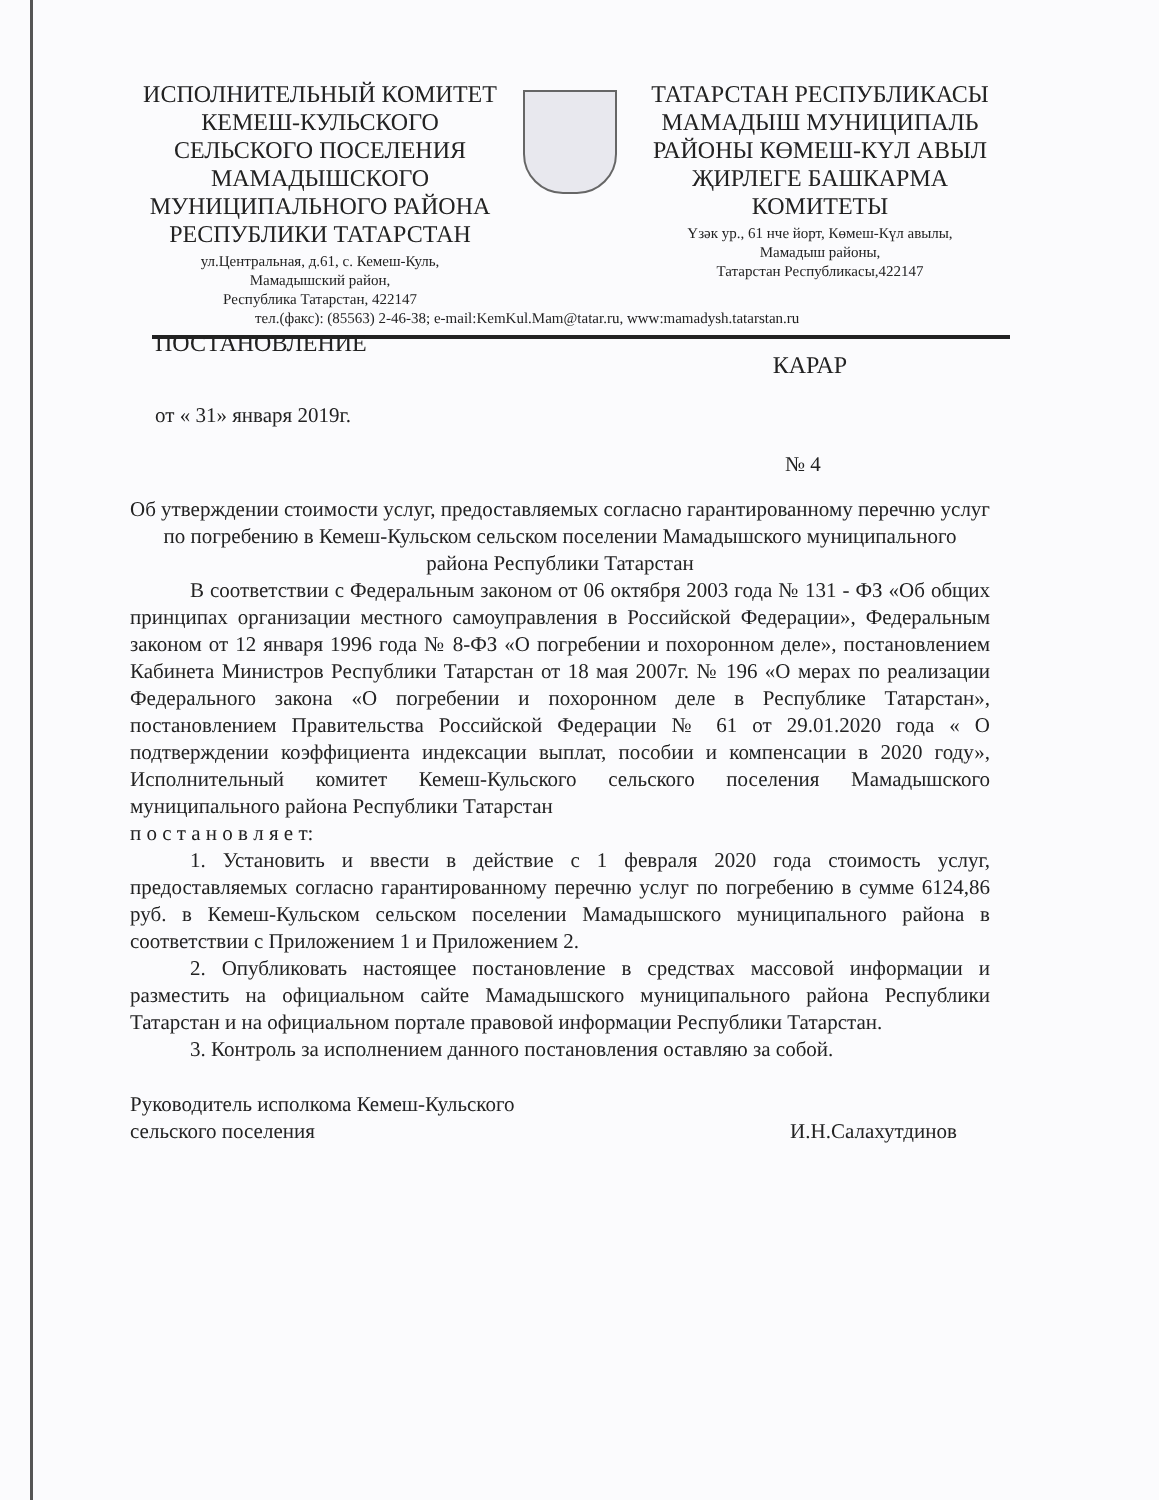ИСПОЛНИТЕЛЬНЫЙ КОМИТЕТ КЕМЕШ-КУЛЬСКОГО СЕЛЬСКОГО ПОСЕЛЕНИЯ МАМАДЫШСКОГО МУНИЦИПАЛЬНОГО РАЙОНА РЕСПУБЛИКИ ТАТАРСТАН
ул.Центральная, д.61, с. Кемеш-Куль,
Мамадышский район,
Республика Татарстан, 422147
ТАТАРСТАН РЕСПУБЛИКАСЫ МАМАДЫШ МУНИЦИПАЛЬ РАЙОНЫ КӨМЕШ-КҮЛ АВЫЛ ҖИРЛЕГЕ БАШКАРМА КОМИТЕТЫ
Үзәк ур., 61 нче йорт, Көмеш-Күл авылы,
Мамадыш районы,
Татарстан Республикасы,422147
тел.(факс): (85563) 2-46-38; e-mail:KemKul.Mam@tatar.ru, www:mamadysh.tatarstan.ru
ПОСТАНОВЛЕНИЕ КАРАР
от « 31» января 2019г. № 4
Об утверждении стоимости услуг, предоставляемых согласно гарантированному перечню услуг по погребению в Кемеш-Кульском сельском поселении Мамадышского муниципального района Республики Татарстан
В соответствии с Федеральным законом от 06 октября 2003 года № 131 - ФЗ «Об общих принципах организации местного самоуправления в Российской Федерации», Федеральным законом от 12 января 1996 года № 8-ФЗ «О погребении и похоронном деле», постановлением Кабинета Министров Республики Татарстан от 18 мая 2007г. № 196 «О мерах по реализации Федерального закона «О погребении и похоронном деле в Республике Татарстан», постановлением Правительства Российской Федерации № 61 от 29.01.2020 года « О подтверждении коэффициента индексации выплат, пособии и компенсации в 2020 году», Исполнительный комитет Кемеш-Кульского сельского поселения Мамадышского муниципального района Республики Татарстан
п о с т а н о в л я е т:
1. Установить и ввести в действие с 1 февраля 2020 года стоимость услуг, предоставляемых согласно гарантированному перечню услуг по погребению в сумме 6124,86 руб. в Кемеш-Кульском сельском поселении Мамадышского муниципального района в соответствии с Приложением 1 и Приложением 2.
2. Опубликовать настоящее постановление в средствах массовой информации и разместить на официальном сайте Мамадышского муниципального района Республики Татарстан и на официальном портале правовой информации Республики Татарстан.
3. Контроль за исполнением данного постановления оставляю за собой.
Руководитель исполкома Кемеш-Кульского
сельского поселения И.Н.Салахутдинов